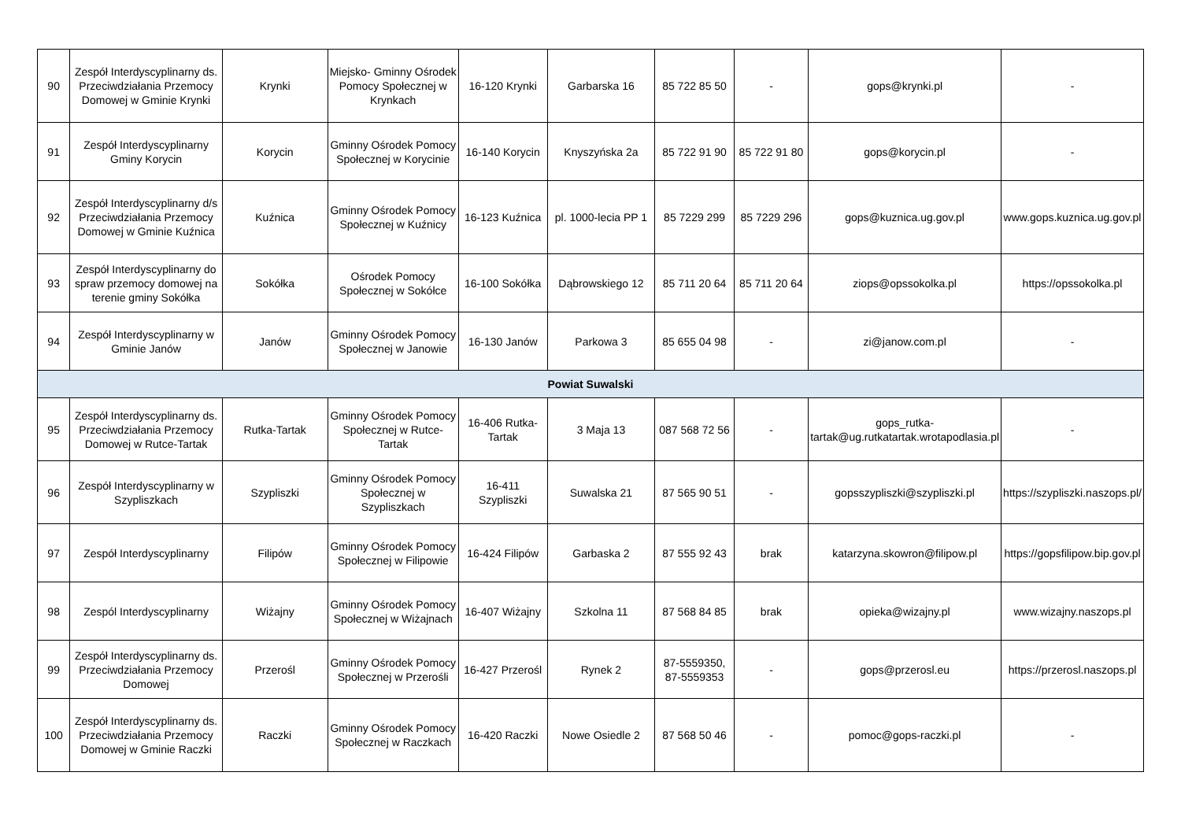| 90 | Zespół Interdyscyplinarny ds. Przeciwdziałania Przemocy Domowej w Gminie Krynki | Krynki | Miejsko- Gminny Ośrodek Pomocy Społecznej w Krynkach | 16-120 Krynki | Garbarska 16 | 85 722 85 50 | - | gops@krynki.pl | - |
| 91 | Zespół Interdyscyplinarny Gminy Korycin | Korycin | Gminny Ośrodek Pomocy Społecznej w Korycinie | 16-140 Korycin | Knyszyńska 2a | 85 722 91 90 | 85 722 91 80 | gops@korycin.pl | - |
| 92 | Zespół Interdyscyplinarny d/s Przeciwdziałania Przemocy Domowej w Gminie Kuźnica | Kuźnica | Gminny Ośrodek Pomocy Społecznej w Kuźnicy | 16-123 Kuźnica | pl. 1000-lecia PP 1 | 85 7229 299 | 85 7229 296 | gops@kuznica.ug.gov.pl | www.gops.kuznica.ug.gov.pl |
| 93 | Zespół Interdyscyplinarny do spraw przemocy domowej na terenie gminy Sokółka | Sokółka | Ośrodek Pomocy Społecznej w Sokółce | 16-100 Sokółka | Dąbrowskiego 12 | 85 711 20 64 | 85 711 20 64 | ziops@opssokolka.pl | https://opssokolka.pl |
| 94 | Zespół Interdyscyplinarny w Gminie Janów | Janów | Gminny Ośrodek Pomocy Społecznej w Janowie | 16-130 Janów | Parkowa 3 | 85 655 04 98 | - | zi@janow.com.pl | - |
| Powiat Suwalski | | | | | | | | | |
| 95 | Zespół Interdyscyplinarny ds. Przeciwdziałania Przemocy Domowej w Rutce-Tartak | Rutka-Tartak | Gminny Ośrodek Pomocy Społecznej w Rutce-Tartak | 16-406 Rutka-Tartak | 3 Maja 13 | 087 568 72 56 | - | gops_rutka-tartak@ug.rutkatartak.wrotapodlasia.pl | - |
| 96 | Zespół Interdyscyplinarny w Szypliszkach | Szypliszki | Gminny Ośrodek Pomocy Społecznej w Szypliszkach | 16-411 Szypliszki | Suwalska 21 | 87 565 90 51 | - | gopsszypliszki@szypliszki.pl | https://szypliszki.naszops.pl/ |
| 97 | Zespół Interdyscyplinarny | Filipów | Gminny Ośrodek Pomocy Społecznej w Filipowie | 16-424 Filipów | Garbaska 2 | 87 555 92 43 | brak | katarzyna.skowron@filipow.pl | https://gopsfilipow.bip.gov.pl |
| 98 | Zespól Interdyscyplinarny | Wiżajny | Gminny Ośrodek Pomocy Społecznej w Wiżajnach | 16-407 Wiżajny | Szkolna 11 | 87 568 84 85 | brak | opieka@wizajny.pl | www.wizajny.naszops.pl |
| 99 | Zespół Interdyscyplinarny ds. Przeciwdziałania Przemocy Domowej | Przerośl | Gminny Ośrodek Pomocy Społecznej w Przerośli | 16-427 Przerośl | Rynek 2 | 87-5559350, 87-5559353 | - | gops@przerosl.eu | https://przerosl.naszops.pl |
| 100 | Zespół Interdyscyplinarny ds. Przeciwdziałania Przemocy Domowej w Gminie Raczki | Raczki | Gminny Ośrodek Pomocy Społecznej w Raczkach | 16-420 Raczki | Nowe Osiedle 2 | 87 568 50 46 | - | pomoc@gops-raczki.pl | - |